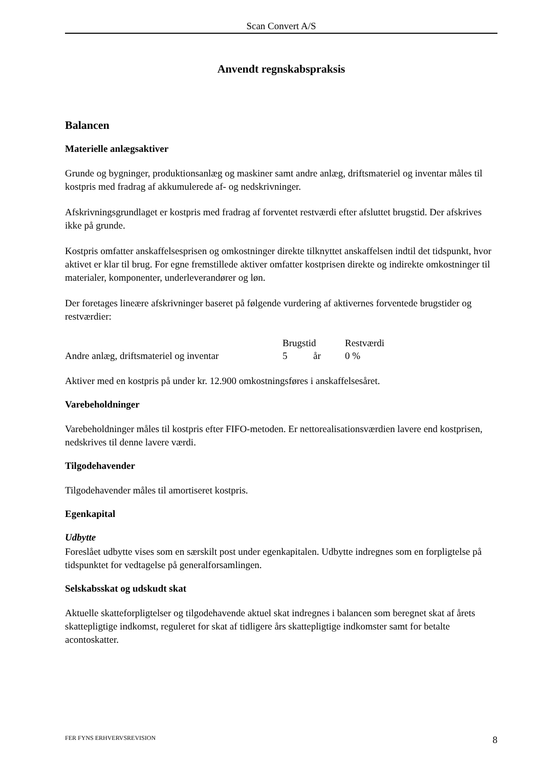Scan Convert A/S
Anvendt regnskabspraksis
Balancen
Materielle anlægsaktiver
Grunde og bygninger, produktionsanlæg og maskiner samt andre anlæg, driftsmateriel og inventar måles til kostpris med fradrag af akkumulerede af- og nedskrivninger.
Afskrivningsgrundlaget er kostpris med fradrag af forventet restværdi efter afsluttet brugstid. Der afskrives ikke på grunde.
Kostpris omfatter anskaffelsesprisen og omkostninger direkte tilknyttet anskaffelsen indtil det tidspunkt, hvor aktivet er klar til brug. For egne fremstillede aktiver omfatter kostprisen direkte og indirekte omkostninger til materialer, komponenter, underleverandører og løn.
Der foretages lineære afskrivninger baseret på følgende vurdering af aktivernes forventede brugstider og restværdier:
| | Brugstid | | Restværdi |
| --- | --- | --- | --- |
| Andre anlæg, driftsmateriel og inventar | 5 | år | 0 % |
Aktiver med en kostpris på under kr. 12.900 omkostningsføres i anskaffelsesåret.
Varebeholdninger
Varebeholdninger måles til kostpris efter FIFO-metoden. Er nettorealisationsværdien lavere end kostprisen, nedskrives til denne lavere værdi.
Tilgodehavender
Tilgodehavender måles til amortiseret kostpris.
Egenkapital
Udbytte
Foreslået udbytte vises som en særskilt post under egenkapitalen. Udbytte indregnes som en forpligtelse på tidspunktet for vedtagelse på generalforsamlingen.
Selskabsskat og udskudt skat
Aktuelle skatteforpligtelser og tilgodehavende aktuel skat indregnes i balancen som beregnet skat af årets skattepligtige indkomst, reguleret for skat af tidligere års skattepligtige indkomster samt for betalte acontoskatter.
FER FYNS ERHVERVSREVISION 8